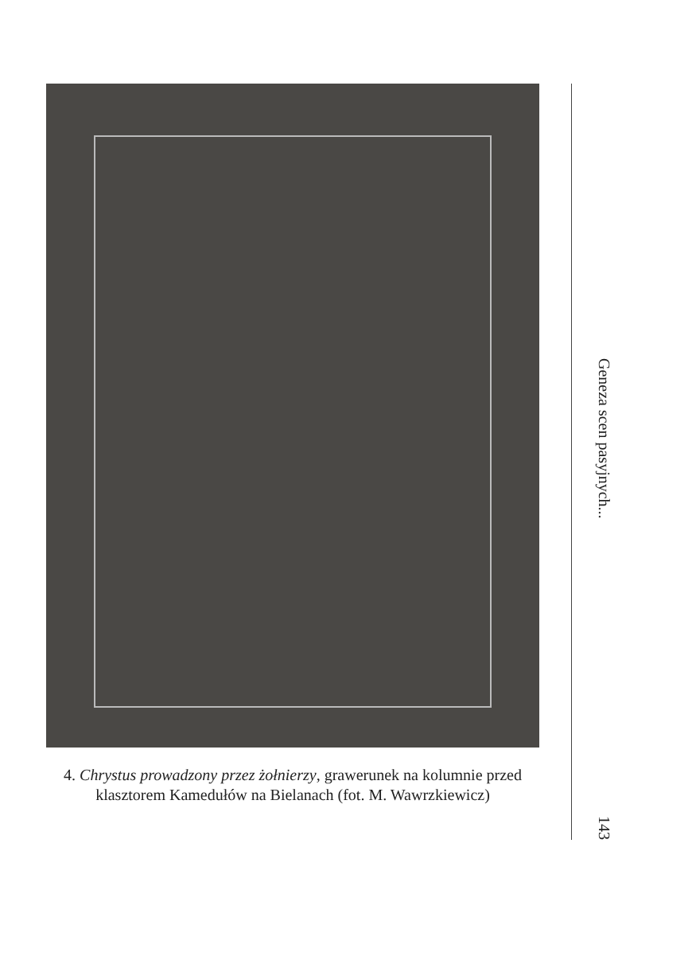4. Chrystus prowadzony przez żołnierzy, grawerunek na kolumnie przed klasztorem Kamedułów na Bielanach (fot. M. Wawrzkiewicz)
Geneza scen pasyjnych...
143